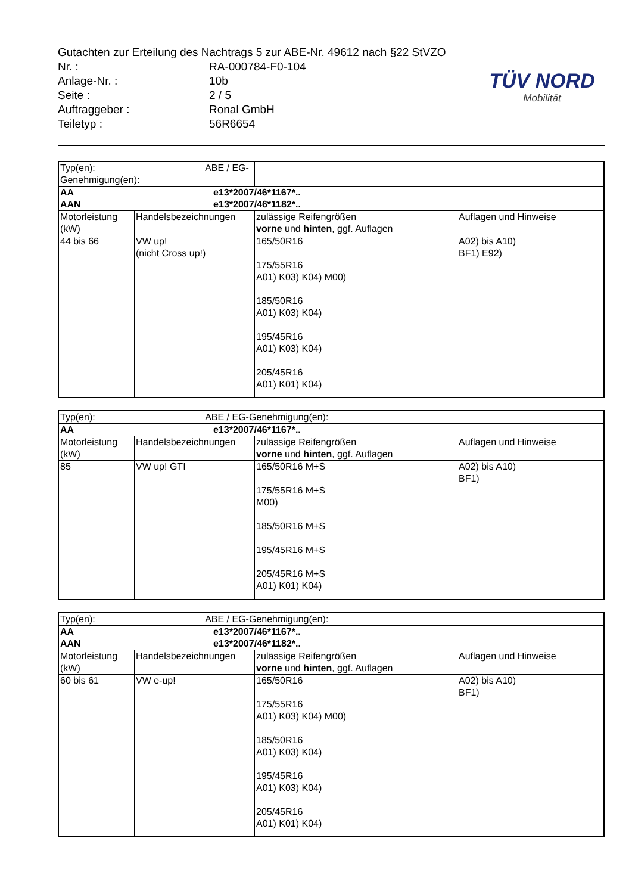| Gutachten zur Erteilung des Nachtrags 5 zur ABE-Nr. 49612 nach §22 StVZO | |
| Nr. : | RA-000784-F0-104 |
| Anlage-Nr. : | 10b |
| Seite : | 2 / 5 |
| Auftraggeber : | Ronal GmbH |
| Teiletyp : | 56R6654 |
TÜV NORD
Mobilität
| Typ(en): ABE / EG-Genehmigung(en): | | | |
| AA e13*2007/46*1167*.. AAN e13*2007/46*1182*.. | | | |
| Motorleistung (kW) | Handelsbezeichnungen | zulässige Reifengrößen vorne und hinten , ggf. Auflagen | Auflagen und Hinweise |
| 44 bis 66 | VW up! (nicht Cross up!) | 165/50R16 175/55R16 A01) K03) K04) M00) 185/50R16 A01) K03) K04) 195/45R16 A01) K03) K04) 205/45R16 A01) K01) K04) | A02) bis A10) BF1) E92) |
| Typ(en): ABE / EG-Genehmigung(en): | | | |
| AA e13*2007/46*1167*.. | | | |
| Motorleistung (kW) | Handelsbezeichnungen | zulässige Reifengrößen vorne und hinten , ggf. Auflagen | Auflagen und Hinweise |
| 85 | VW up! GTI | 165/50R16 M+S 175/55R16 M+S M00) 185/50R16 M+S 195/45R16 M+S 205/45R16 M+S A01) K01) K04) | A02) bis A10) BF1) |
| Typ(en): ABE / EG-Genehmigung(en): | | | |
| AA e13*2007/46*1167*.. AAN e13*2007/46*1182*.. | | | |
| Motorleistung (kW) | Handelsbezeichnungen | zulässige Reifengrößen vorne und hinten , ggf. Auflagen | Auflagen und Hinweise |
| 60 bis 61 | VW e-up! | 165/50R16 175/55R16 A01) K03) K04) M00) 185/50R16 A01) K03) K04) 195/45R16 A01) K03) K04) 205/45R16 A01) K01) K04) | A02) bis A10) BF1) |